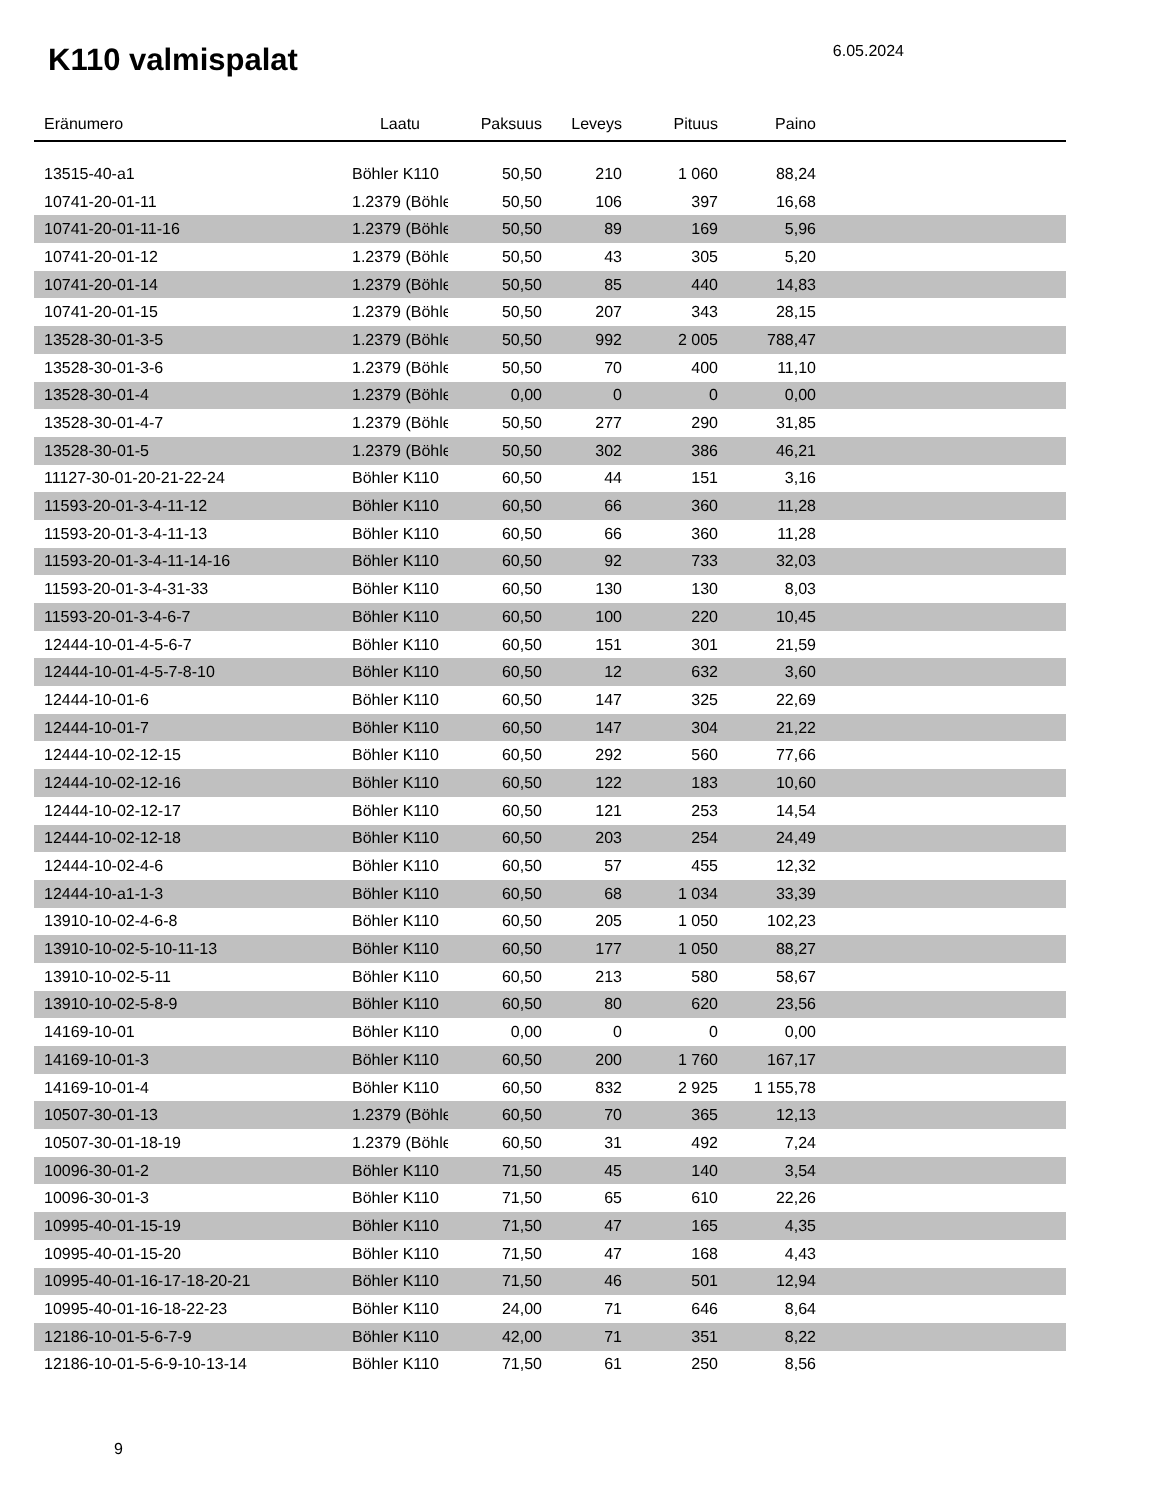K110 valmispalat
6.05.2024
| Eränumero | Laatu | Paksuus | Leveys | Pituus | Paino | |
| --- | --- | --- | --- | --- | --- | --- |
| 13515-40-a1 | Böhler K110 | 50,50 | 210 | 1 060 | 88,24 | |
| 10741-20-01-11 | 1.2379 (Böhle | 50,50 | 106 | 397 | 16,68 | |
| 10741-20-01-11-16 | 1.2379 (Böhle | 50,50 | 89 | 169 | 5,96 | |
| 10741-20-01-12 | 1.2379 (Böhle | 50,50 | 43 | 305 | 5,20 | |
| 10741-20-01-14 | 1.2379 (Böhle | 50,50 | 85 | 440 | 14,83 | |
| 10741-20-01-15 | 1.2379 (Böhle | 50,50 | 207 | 343 | 28,15 | |
| 13528-30-01-3-5 | 1.2379 (Böhle | 50,50 | 992 | 2 005 | 788,47 | |
| 13528-30-01-3-6 | 1.2379 (Böhle | 50,50 | 70 | 400 | 11,10 | |
| 13528-30-01-4 | 1.2379 (Böhle | 0,00 | 0 | 0 | 0,00 | |
| 13528-30-01-4-7 | 1.2379 (Böhle | 50,50 | 277 | 290 | 31,85 | |
| 13528-30-01-5 | 1.2379 (Böhle | 50,50 | 302 | 386 | 46,21 | |
| 11127-30-01-20-21-22-24 | Böhler K110 | 60,50 | 44 | 151 | 3,16 | |
| 11593-20-01-3-4-11-12 | Böhler K110 | 60,50 | 66 | 360 | 11,28 | |
| 11593-20-01-3-4-11-13 | Böhler K110 | 60,50 | 66 | 360 | 11,28 | |
| 11593-20-01-3-4-11-14-16 | Böhler K110 | 60,50 | 92 | 733 | 32,03 | |
| 11593-20-01-3-4-31-33 | Böhler K110 | 60,50 | 130 | 130 | 8,03 | |
| 11593-20-01-3-4-6-7 | Böhler K110 | 60,50 | 100 | 220 | 10,45 | |
| 12444-10-01-4-5-6-7 | Böhler K110 | 60,50 | 151 | 301 | 21,59 | |
| 12444-10-01-4-5-7-8-10 | Böhler K110 | 60,50 | 12 | 632 | 3,60 | |
| 12444-10-01-6 | Böhler K110 | 60,50 | 147 | 325 | 22,69 | |
| 12444-10-01-7 | Böhler K110 | 60,50 | 147 | 304 | 21,22 | |
| 12444-10-02-12-15 | Böhler K110 | 60,50 | 292 | 560 | 77,66 | |
| 12444-10-02-12-16 | Böhler K110 | 60,50 | 122 | 183 | 10,60 | |
| 12444-10-02-12-17 | Böhler K110 | 60,50 | 121 | 253 | 14,54 | |
| 12444-10-02-12-18 | Böhler K110 | 60,50 | 203 | 254 | 24,49 | |
| 12444-10-02-4-6 | Böhler K110 | 60,50 | 57 | 455 | 12,32 | |
| 12444-10-a1-1-3 | Böhler K110 | 60,50 | 68 | 1 034 | 33,39 | |
| 13910-10-02-4-6-8 | Böhler K110 | 60,50 | 205 | 1 050 | 102,23 | |
| 13910-10-02-5-10-11-13 | Böhler K110 | 60,50 | 177 | 1 050 | 88,27 | |
| 13910-10-02-5-11 | Böhler K110 | 60,50 | 213 | 580 | 58,67 | |
| 13910-10-02-5-8-9 | Böhler K110 | 60,50 | 80 | 620 | 23,56 | |
| 14169-10-01 | Böhler K110 | 0,00 | 0 | 0 | 0,00 | |
| 14169-10-01-3 | Böhler K110 | 60,50 | 200 | 1 760 | 167,17 | |
| 14169-10-01-4 | Böhler K110 | 60,50 | 832 | 2 925 | 1 155,78 | |
| 10507-30-01-13 | 1.2379 (Böhle | 60,50 | 70 | 365 | 12,13 | |
| 10507-30-01-18-19 | 1.2379 (Böhle | 60,50 | 31 | 492 | 7,24 | |
| 10096-30-01-2 | Böhler K110 | 71,50 | 45 | 140 | 3,54 | |
| 10096-30-01-3 | Böhler K110 | 71,50 | 65 | 610 | 22,26 | |
| 10995-40-01-15-19 | Böhler K110 | 71,50 | 47 | 165 | 4,35 | |
| 10995-40-01-15-20 | Böhler K110 | 71,50 | 47 | 168 | 4,43 | |
| 10995-40-01-16-17-18-20-21 | Böhler K110 | 71,50 | 46 | 501 | 12,94 | |
| 10995-40-01-16-18-22-23 | Böhler K110 | 24,00 | 71 | 646 | 8,64 | |
| 12186-10-01-5-6-7-9 | Böhler K110 | 42,00 | 71 | 351 | 8,22 | |
| 12186-10-01-5-6-9-10-13-14 | Böhler K110 | 71,50 | 61 | 250 | 8,56 | |
9